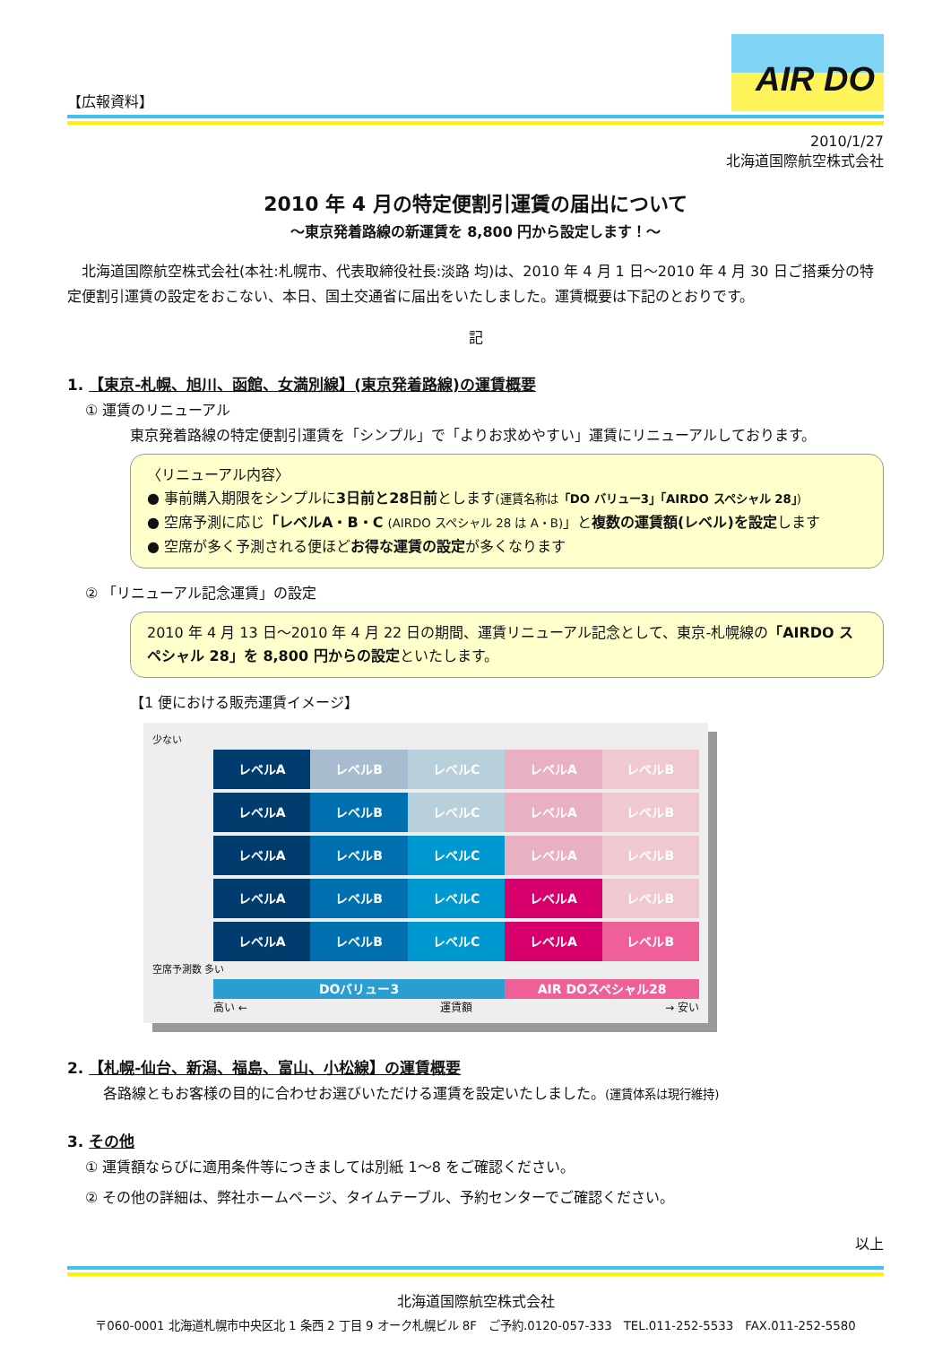【広報資料】
AIR DO
2010/1/27
北海道国際航空株式会社
2010 年 4 月の特定便割引運賃の届出について
～東京発着路線の新運賃を 8,800 円から設定します！～
北海道国際航空株式会社(本社:札幌市、代表取締役社長:淡路 均)は、2010 年 4 月 1 日～2010 年 4 月 30 日ご搭乗分の特定便割引運賃の設定をおこない、本日、国土交通省に届出をいたしました。運賃概要は下記のとおりです。
記
1. 【東京-札幌、旭川、函館、女満別線】(東京発着路線)の運賃概要
① 運賃のリニューアル
東京発着路線の特定便割引運賃を「シンプル」で「よりお求めやすい」運賃にリニューアルしております。
〈リニューアル内容〉
● 事前購入期限をシンプルに3日前と28日前とします(運賃名称は「DO バリュー3」「AIRDO スペシャル 28」)
● 空席予測に応じ「レベルA・B・C (AIRDO スペシャル 28 は A・B)」と複数の運賃額(レベル)を設定します
● 空席が多く予測される便ほどお得な運賃の設定が多くなります
② 「リニューアル記念運賃」の設定
2010 年 4 月 13 日～2010 年 4 月 22 日の期間、運賃リニューアル記念として、東京-札幌線の「AIRDO スペシャル 28」を 8,800 円からの設定といたします。
【1 便における販売運賃イメージ】
少ない
レベルA レベルB レベルC レベルA レベルB
レベルA レベルB レベルC レベルA レベルB
レベルA レベルB レベルC レベルA レベルB
レベルA レベルB レベルC レベルA レベルB
レベルA レベルB レベルC レベルA レベルB
空席予測数 多い
DOバリュー3 AIR DOスペシャル28
高い ← 運賃額 → 安い
2. 【札幌-仙台、新潟、福島、富山、小松線】の運賃概要
各路線ともお客様の目的に合わせお選びいただける運賃を設定いたしました。(運賃体系は現行維持)
3. その他
① 運賃額ならびに適用条件等につきましては別紙 1～8 をご確認ください。
② その他の詳細は、弊社ホームページ、タイムテーブル、予約センターでご確認ください。
以上
北海道国際航空株式会社
〒060-0001 北海道札幌市中央区北 1 条西 2 丁目 9 オーク札幌ビル 8F　ご予約.0120-057-333　TEL.011-252-5533　FAX.011-252-5580